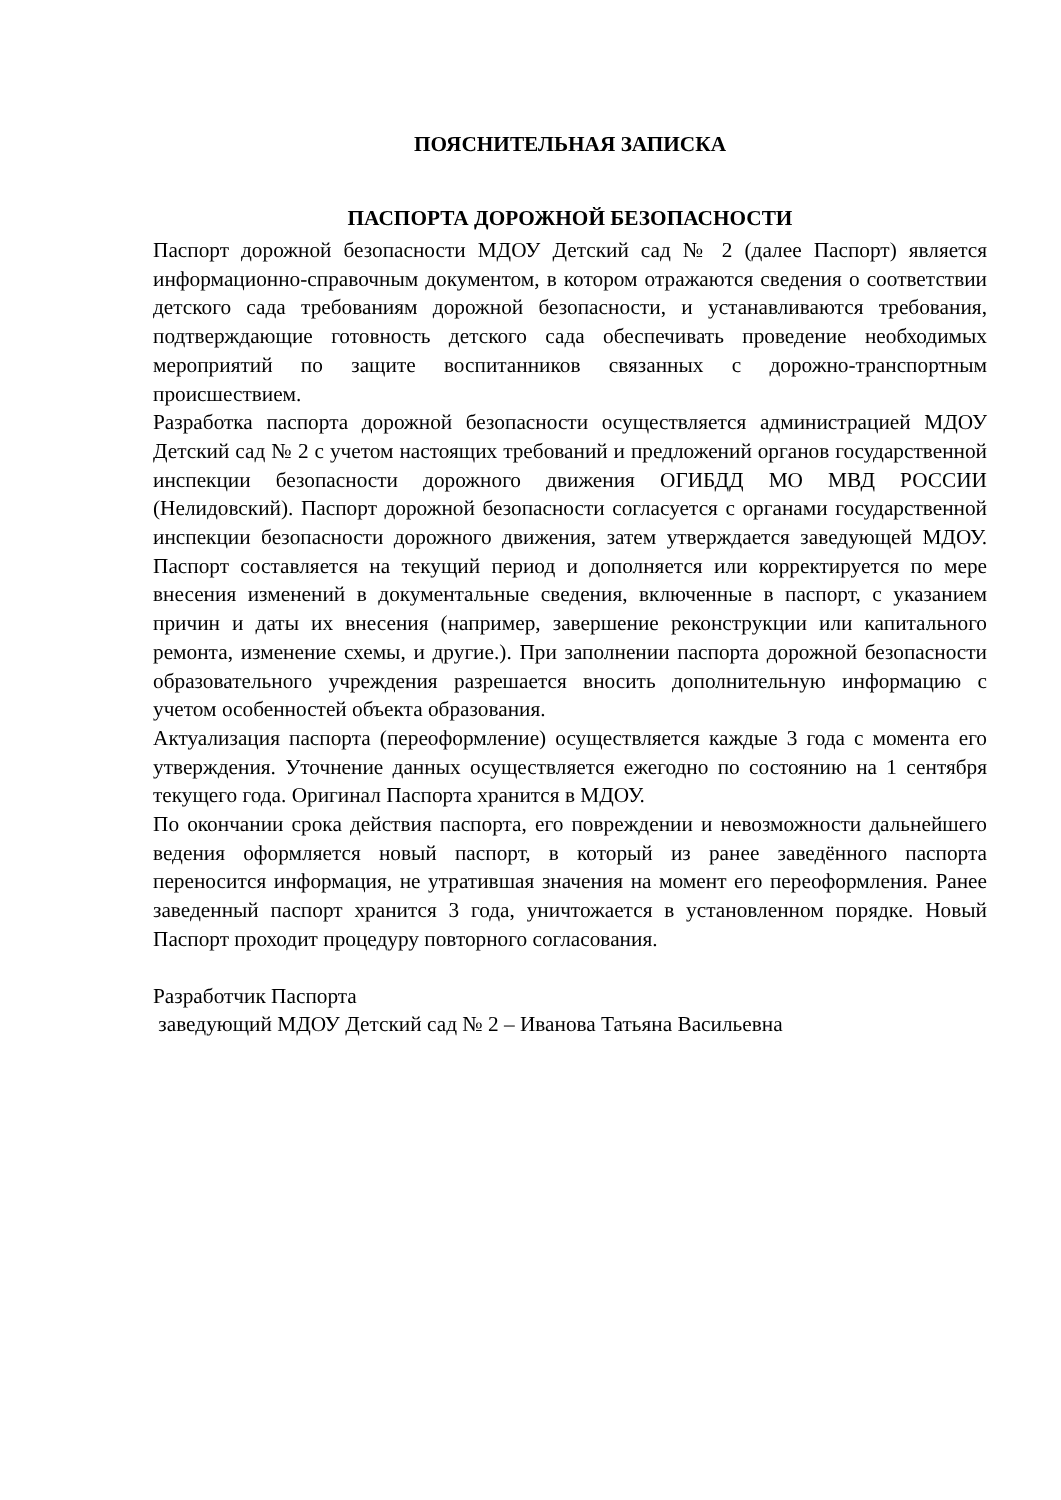ПОЯСНИТЕЛЬНАЯ ЗАПИСКА
ПАСПОРТА ДОРОЖНОЙ БЕЗОПАСНОСТИ
Паспорт дорожной безопасности МДОУ Детский сад № 2 (далее Паспорт) является информационно-справочным документом, в котором отражаются сведения о соответствии детского сада требованиям дорожной безопасности, и устанавливаются требования, подтверждающие готовность детского сада обеспечивать проведение необходимых мероприятий по защите воспитанников связанных с дорожно-транспортным происшествием.
Разработка паспорта дорожной безопасности осуществляется администрацией МДОУ Детский сад № 2 с учетом настоящих требований и предложений органов государственной инспекции безопасности дорожного движения ОГИБДД МО МВД РОССИИ (Нелидовский). Паспорт дорожной безопасности согласуется с органами государственной инспекции безопасности дорожного движения, затем утверждается заведующей МДОУ. Паспорт составляется на текущий период и дополняется или корректируется по мере внесения изменений в документальные сведения, включенные в паспорт, с указанием причин и даты их внесения (например, завершение реконструкции или капитального ремонта, изменение схемы, и другие.). При заполнении паспорта дорожной безопасности образовательного учреждения разрешается вносить дополнительную информацию с учетом особенностей объекта образования.
Актуализация паспорта (переоформление) осуществляется каждые 3 года с момента его утверждения. Уточнение данных осуществляется ежегодно по состоянию на 1 сентября текущего года. Оригинал Паспорта хранится в МДОУ.
По окончании срока действия паспорта, его повреждении и невозможности дальнейшего ведения оформляется новый паспорт, в который из ранее заведённого паспорта переносится информация, не утратившая значения на момент его переоформления. Ранее заведенный паспорт хранится 3 года, уничтожается в установленном порядке. Новый Паспорт проходит процедуру повторного согласования.
Разработчик Паспорта
заведующий МДОУ Детский сад № 2 – Иванова Татьяна Васильевна